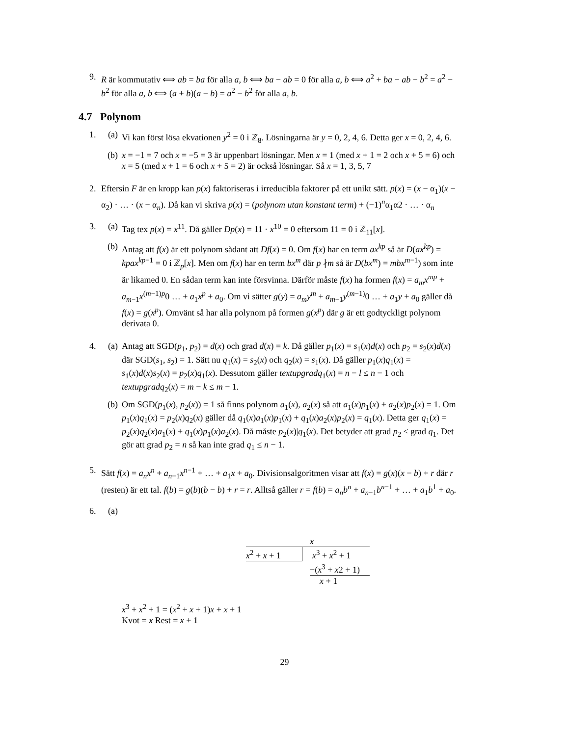9. R är kommutativ ⟺ ab = ba för alla a, b ⟺ ba − ab = 0 för alla a, b ⟺ a<sup>2</sup> + ba − ab − b<sup>2</sup> = a<sup>2</sup> − b<sup>2</sup> för alla a, b ⟺ (a + b)(a − b) = a<sup>2</sup> − b<sup>2</sup> för alla a, b.
4.7 Polynom
1. (a) Vi kan först lösa ekvationen y<sup>2</sup> = 0 i ℤ<sub>8</sub>. Lösningarna är y = 0, 2, 4, 6. Detta ger x = 0, 2, 4, 6.
(b) x = −1 = 7 och x = −5 = 3 är uppenbart lösningar. Men x = 1 (med x + 1 = 2 och x + 5 = 6) och x = 5 (med x + 1 = 6 och x + 5 = 2) är också lösningar. Så x = 1, 3, 5, 7
2. Eftersin F är en kropp kan p(x) faktoriseras i irreducibla faktorer på ett unikt sätt. p(x) = (x − α<sub>1</sub>)(x − α<sub>2</sub>) · … · (x − α<sub>n</sub>). Då kan vi skriva p(x) = (polynom utan konstant term) + (−1)<sup>n</sup>α<sub>1</sub>α2 · … · α<sub>n</sub>
3. (a) Tag tex p(x) = x<sup>11</sup>. Då gäller Dp(x) = 11 · x<sup>10</sup> = 0 eftersom 11 = 0 i ℤ<sub>11</sub>[x].
(b) Antag att f(x) är ett polynom sådant att Df(x) = 0. Om f(x) har en term ax<sup>kp</sup> så är D(ax<sup>kp</sup>) = kpax<sup>kp−1</sup> = 0 i ℤ<sub>p</sub>[x]. Men om f(x) har en term bx<sup>m</sup> där p ∤m så är D(bx<sup>m</sup>) = mbx<sup>m−1</sup>) som inte är likamed 0. En sådan term kan inte försvinna. Därför måste f(x) ha formen f(x) = a<sub>m</sub>x<sup>mp</sup> + a<sub>m−1</sub>x<sup>(m−1)p</sup>0 … + a<sub>1</sub>x<sup>p</sup> + a<sub>0</sub>. Om vi sätter g(y) = a<sub>m</sub>y<sup>m</sup> + a<sub>m−1</sub>y<sup>(m−1)</sup>0 … + a<sub>1</sub>y + a<sub>0</sub> gäller då f(x) = g(x<sup>p</sup>). Omvänt så har alla polynom på formen g(x<sup>p</sup>) där g är ett godtyckligt polynom derivata 0.
4. (a) Antag att SGD(p<sub>1</sub>, p<sub>2</sub>) = d(x) och grad d(x) = k. Då gäller p<sub>1</sub>(x) = s<sub>1</sub>(x)d(x) och p<sub>2</sub> = s<sub>2</sub>(x)d(x) där SGD(s<sub>1</sub>, s<sub>2</sub>) = 1. Sätt nu q<sub>1</sub>(x) = s<sub>2</sub>(x) och q<sub>2</sub>(x) = s<sub>1</sub>(x). Då gäller p<sub>1</sub>(x)q<sub>1</sub>(x) = s<sub>1</sub>(x)d(x)s<sub>2</sub>(x) = p<sub>2</sub>(x)q<sub>1</sub>(x). Dessutom gäller textupgradq<sub>1</sub>(x) = n − l ≤ n − 1 och textupgradq<sub>2</sub>(x) = m − k ≤ m − 1.
(b) Om SGD(p<sub>1</sub>(x), p<sub>2</sub>(x)) = 1 så finns polynom a<sub>1</sub>(x), a<sub>2</sub>(x) så att a<sub>1</sub>(x)p<sub>1</sub>(x) + a<sub>2</sub>(x)p<sub>2</sub>(x) = 1. Om p<sub>1</sub>(x)q<sub>1</sub>(x) = p<sub>2</sub>(x)q<sub>2</sub>(x) gäller då q<sub>1</sub>(x)a<sub>1</sub>(x)p<sub>1</sub>(x) + q<sub>1</sub>(x)a<sub>2</sub>(x)p<sub>2</sub>(x) = q<sub>1</sub>(x). Detta ger q<sub>1</sub>(x) = p<sub>2</sub>(x)q<sub>2</sub>(x)a<sub>1</sub>(x) + q<sub>1</sub>(x)p<sub>1</sub>(x)a<sub>2</sub>(x). Då måste p<sub>2</sub>(x)|q<sub>1</sub>(x). Det betyder att grad p<sub>2</sub> ≤ grad q<sub>1</sub>. Det gör att grad p<sub>2</sub> = n så kan inte grad q<sub>1</sub> ≤ n − 1.
5. Sätt f(x) = a<sub>n</sub>x<sup>n</sup> + a<sub>n−1</sub>x<sup>n−1</sup> + … + a<sub>1</sub>x + a<sub>0</sub>. Divisionsalgoritmen visar att f(x) = g(x)(x − b) + r där r (resten) är ett tal. f(b) = g(b)(b − b) + r = r. Alltså gäller r = f(b) = a<sub>n</sub>b<sup>n</sup> + a<sub>n−1</sub>b<sup>n−1</sup> + … + a<sub>1</sub>b<sup>1</sup> + a<sub>0</sub>.
6. (a)
x
x<sup>2</sup> + x + 1 x<sup>3</sup> + x<sup>2</sup> + 1
−(x<sup>3</sup> + x2 + 1)
x + 1
x<sup>3</sup> + x<sup>2</sup> + 1 = (x<sup>2</sup> + x + 1)x + x + 1
Kvot = x Rest = x + 1
29